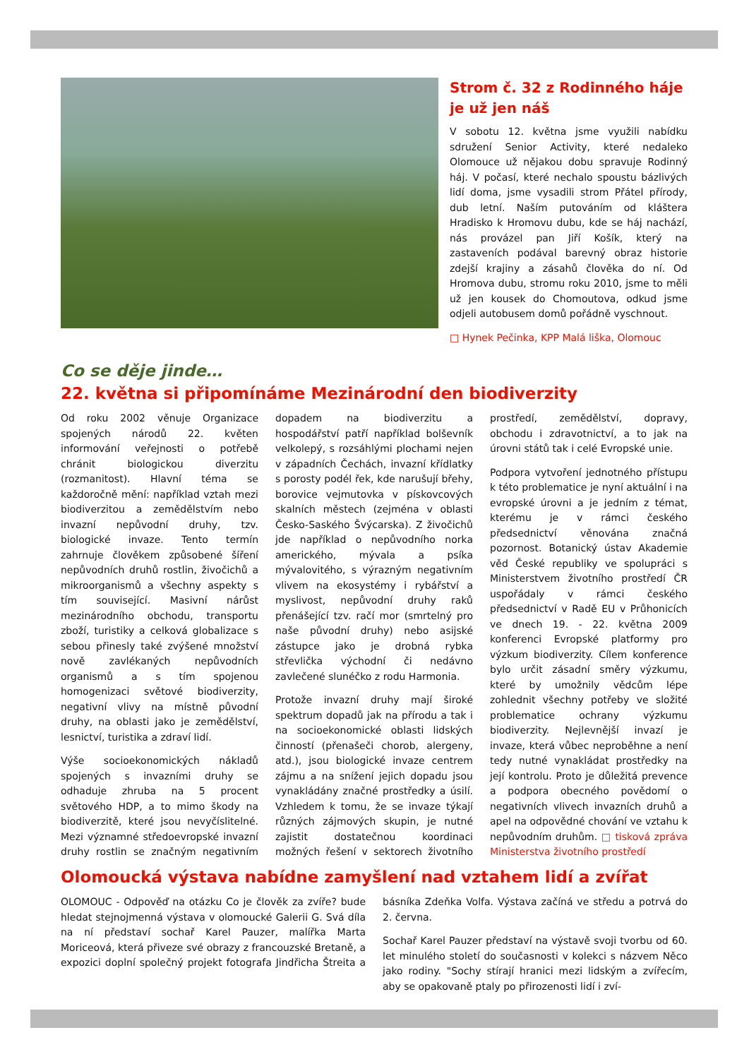Strom č. 32 z Rodinného háje je už jen náš
V sobotu 12. května jsme využili nabídku sdružení Senior Activity, které nedaleko Olomouce už nějakou dobu spravuje Rodinný háj. V počasí, které nechalo spoustu bázlivých lidí doma, jsme vysadili strom Přátel přírody, dub letní. Naším putováním od kláštera Hradisko k Hromovu dubu, kde se háj nachází, nás provázel pan Jiří Košík, který na zastaveních podával barevný obraz historie zdejší krajiny a zásahů člověka do ní. Od Hromova dubu, stromu roku 2010, jsme to měli už jen kousek do Chomoutova, odkud jsme odjeli autobusem domů pořádně vyschnout.
□ Hynek Pečinka, KPP Malá liška, Olomouc
Co se děje jinde…
22. května si připomínáme Mezinárodní den biodiverzity
Od roku 2002 věnuje Organizace spojených národů 22. květen informování veřejnosti o potřebě chránit biologickou diverzitu (rozmanitost). Hlavní téma se každoročně mění: například vztah mezi biodiverzitou a zemědělstvím nebo invazní nepůvodní druhy, tzv. biologické invaze. Tento termín zahrnuje člověkem způsobené šíření nepůvodních druhů rostlin, živočichů a mikroorganismů a všechny aspekty s tím související. Masivní nárůst mezinárodního obchodu, transportu zboží, turistiky a celková globalizace s sebou přinesly také zvýšené množství nově zavlékaných nepůvodních organismů a s tím spojenou homogenizaci světové biodiverzity, negativní vlivy na místně původní druhy, na oblasti jako je zemědělství, lesnictví, turistika a zdraví lidí.
Výše socioekonomických nákladů spojených s invazními druhy se odhaduje zhruba na 5 procent světového HDP, a to mimo škody na biodiverzitě, které jsou nevyčíslitelné. Mezi významné středoevropské invazní druhy rostlin se značným negativním dopadem na biodiverzitu a hospodářství patří například bolševník velkolepý, s rozsáhlými plochami nejen v západních Čechách, invazní křídlatky s porosty podél řek, kde narušují břehy, borovice vejmutovka v pískovcových skalních městech (zejména v oblasti Česko-Saského Švýcarska). Z živočichů jde například o nepůvodního norka amerického, mývala a psíka mývalovitého, s výrazným negativním vlivem na ekosystémy i rybářství a myslivost, nepůvodní druhy raků přenášející tzv. račí mor (smrtelný pro naše původní druhy) nebo asijské zástupce jako je drobná rybka střevlička východní či nedávno zavlečené slunéčko z rodu Harmonia.
Protože invazní druhy mají široké spektrum dopadů jak na přírodu a tak i na socioekonomické oblasti lidských činností (přenašeči chorob, alergeny, atd.), jsou biologické invaze centrem zájmu a na snížení jejich dopadu jsou vynakládány značné prostředky a úsilí. Vzhledem k tomu, že se invaze týkají různých zájmových skupin, je nutné zajistit dostatečnou koordinaci možných řešení v sektorech životního prostředí, zemědělství, dopravy, obchodu i zdravotnictví, a to jak na úrovni států tak i celé Evropské unie.
Podpora vytvoření jednotného přístupu k této problematice je nyní aktuální i na evropské úrovni a je jedním z témat, kterému je v rámci českého předsednictví věnována značná pozornost. Botanický ústav Akademie věd České republiky ve spolupráci s Ministerstvem životního prostředí ČR uspořádaly v rámci českého předsednictví v Radě EU v Průhonicích ve dnech 19. - 22. května 2009 konferenci Evropské platformy pro výzkum biodiverzity. Cílem konference bylo určit zásadní směry výzkumu, které by umožnily vědcům lépe zohlednit všechny potřeby ve složité problematice ochrany výzkumu biodiverzity. Nejlevnější invazí je invaze, která vůbec neproběhne a není tedy nutné vynakládat prostředky na její kontrolu. Proto je důležitá prevence a podpora obecného povědomí o negativních vlivech invazních druhů a apel na odpovědné chování ve vztahu k nepůvodním druhům. □ tisková zpráva Ministerstva životního prostředí
Olomoucká výstava nabídne zamyšlení nad vztahem lidí a zvířat
OLOMOUC - Odpověď na otázku Co je člověk za zvíře? bude hledat stejnojmenná výstava v olomoucké Galerii G. Svá díla na ní představí sochař Karel Pauzer, malířka Marta Moriceová, která přiveze své obrazy z francouzské Bretaně, a expozici doplní společný projekt fotografa Jindřicha Štreita a básníka Zdeňka Volfa. Výstava začíná ve středu a potrvá do 2. června.
Sochař Karel Pauzer představí na výstavě svoji tvorbu od 60. let minulého století do současnosti v kolekci s názvem Něco jako rodiny. "Sochy stírají hranici mezi lidským a zvířecím, aby se opakovaně ptaly po přirozenosti lidí i zví-